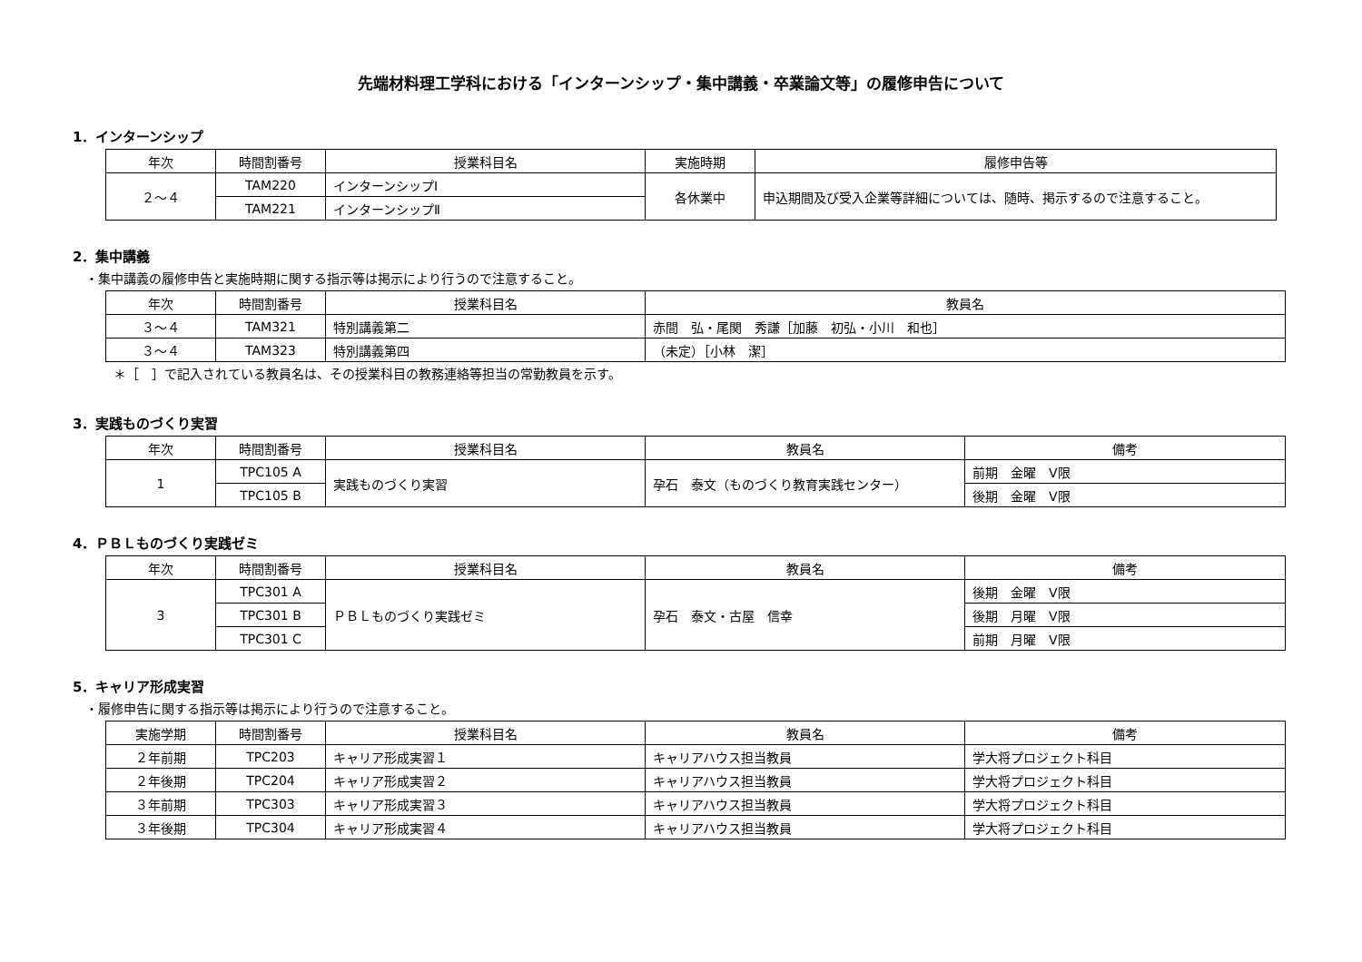先端材料理工学科における「インターンシップ・集中講義・卒業論文等」の履修申告について
1．インターンシップ
| 年次 | 時間割番号 | 授業科目名 | 実施時期 | 履修申告等 |
| --- | --- | --- | --- | --- |
| ２～４ | TAM220 | インターンシップⅠ | 各休業中 | 申込期間及び受入企業等詳細については、随時、掲示するので注意すること。 |
| | TAM221 | インターンシップⅡ | | |
2．集中講義
・集中講義の履修申告と実施時期に関する指示等は掲示により行うので注意すること。
| 年次 | 時間割番号 | 授業科目名 | 教員名 |
| --- | --- | --- | --- |
| ３～４ | TAM321 | 特別講義第二 | 赤間 弘・尾関 秀謙［加藤 初弘・小川 和也］ |
| ３～４ | TAM323 | 特別講義第四 | （未定）［小林 潔］ |
＊［　］で記入されている教員名は、その授業科目の教務連絡等担当の常勤教員を示す。
3．実践ものづくり実習
| 年次 | 時間割番号 | 授業科目名 | 教員名 | 備考 |
| --- | --- | --- | --- | --- |
| 1 | TPC105 A | 実践ものづくり実習 | 孕石 泰文（ものづくり教育実践センター） | 前期 金曜 Ⅴ限 |
| | TPC105 B | | | 後期 金曜 Ⅴ限 |
4．ＰＢＬものづくり実践ゼミ
| 年次 | 時間割番号 | 授業科目名 | 教員名 | 備考 |
| --- | --- | --- | --- | --- |
| 3 | TPC301 A | ＰＢＬものづくり実践ゼミ | 孕石 泰文・古屋 信幸 | 後期 金曜 Ⅴ限 |
| | TPC301 B | | | 後期 月曜 Ⅴ限 |
| | TPC301 C | | | 前期 月曜 Ⅴ限 |
5．キャリア形成実習
・履修申告に関する指示等は掲示により行うので注意すること。
| 実施学期 | 時間割番号 | 授業科目名 | 教員名 | 備考 |
| --- | --- | --- | --- | --- |
| ２年前期 | TPC203 | キャリア形成実習１ | キャリアハウス担当教員 | 学大将プロジェクト科目 |
| ２年後期 | TPC204 | キャリア形成実習２ | キャリアハウス担当教員 | 学大将プロジェクト科目 |
| ３年前期 | TPC303 | キャリア形成実習３ | キャリアハウス担当教員 | 学大将プロジェクト科目 |
| ３年後期 | TPC304 | キャリア形成実習４ | キャリアハウス担当教員 | 学大将プロジェクト科目 |